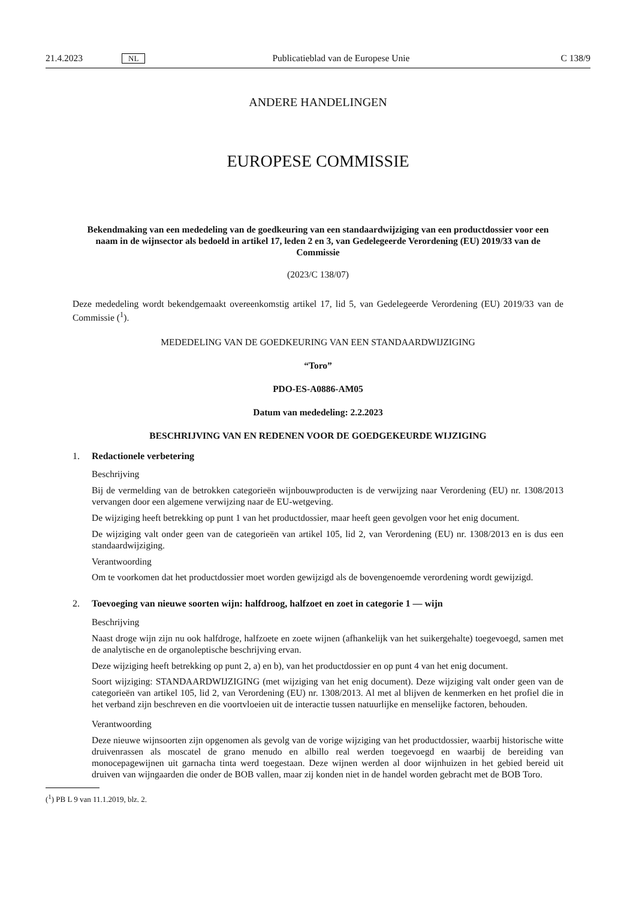21.4.2023 NL Publicatieblad van de Europese Unie C 138/9
ANDERE HANDELINGEN
EUROPESE COMMISSIE
Bekendmaking van een mededeling van de goedkeuring van een standaardwijziging van een productdossier voor een naam in de wijnsector als bedoeld in artikel 17, leden 2 en 3, van Gedelegeerde Verordening (EU) 2019/33 van de Commissie
(2023/C 138/07)
Deze mededeling wordt bekendgemaakt overeenkomstig artikel 17, lid 5, van Gedelegeerde Verordening (EU) 2019/33 van de Commissie (<sup>1</sup>).
MEDEDELING VAN DE GOEDKEURING VAN EEN STANDAARDWIJZIGING
“Toro”
PDO-ES-A0886-AM05
Datum van mededeling: 2.2.2023
BESCHRIJVING VAN EN REDENEN VOOR DE GOEDGEKEURDE WIJZIGING
1. Redactionele verbetering
Beschrijving
Bij de vermelding van de betrokken categorieën wijnbouwproducten is de verwijzing naar Verordening (EU) nr. 1308/2013 vervangen door een algemene verwijzing naar de EU-wetgeving.
De wijziging heeft betrekking op punt 1 van het productdossier, maar heeft geen gevolgen voor het enig document.
De wijziging valt onder geen van de categorieën van artikel 105, lid 2, van Verordening (EU) nr. 1308/2013 en is dus een standaardwijziging.
Verantwoording
Om te voorkomen dat het productdossier moet worden gewijzigd als de bovengenoemde verordening wordt gewijzigd.
2. Toevoeging van nieuwe soorten wijn: halfdroog, halfzoet en zoet in categorie 1 — wijn
Beschrijving
Naast droge wijn zijn nu ook halfdroge, halfzoete en zoete wijnen (afhankelijk van het suikergehalte) toegevoegd, samen met de analytische en de organoleptische beschrijving ervan.
Deze wijziging heeft betrekking op punt 2, a) en b), van het productdossier en op punt 4 van het enig document.
Soort wijziging: STANDAARDWIJZIGING (met wijziging van het enig document). Deze wijziging valt onder geen van de categorieën van artikel 105, lid 2, van Verordening (EU) nr. 1308/2013. Al met al blijven de kenmerken en het profiel die in het verband zijn beschreven en die voortvloeien uit de interactie tussen natuurlijke en menselijke factoren, behouden.
Verantwoording
Deze nieuwe wijnsoorten zijn opgenomen als gevolg van de vorige wijziging van het productdossier, waarbij historische witte druivenrassen als moscatel de grano menudo en albillo real werden toegevoegd en waarbij de bereiding van monocepagewijnen uit garnacha tinta werd toegestaan. Deze wijnen werden al door wijnhuizen in het gebied bereid uit druiven van wijngaarden die onder de BOB vallen, maar zij konden niet in de handel worden gebracht met de BOB Toro.
(<sup>1</sup>) PB L 9 van 11.1.2019, blz. 2.